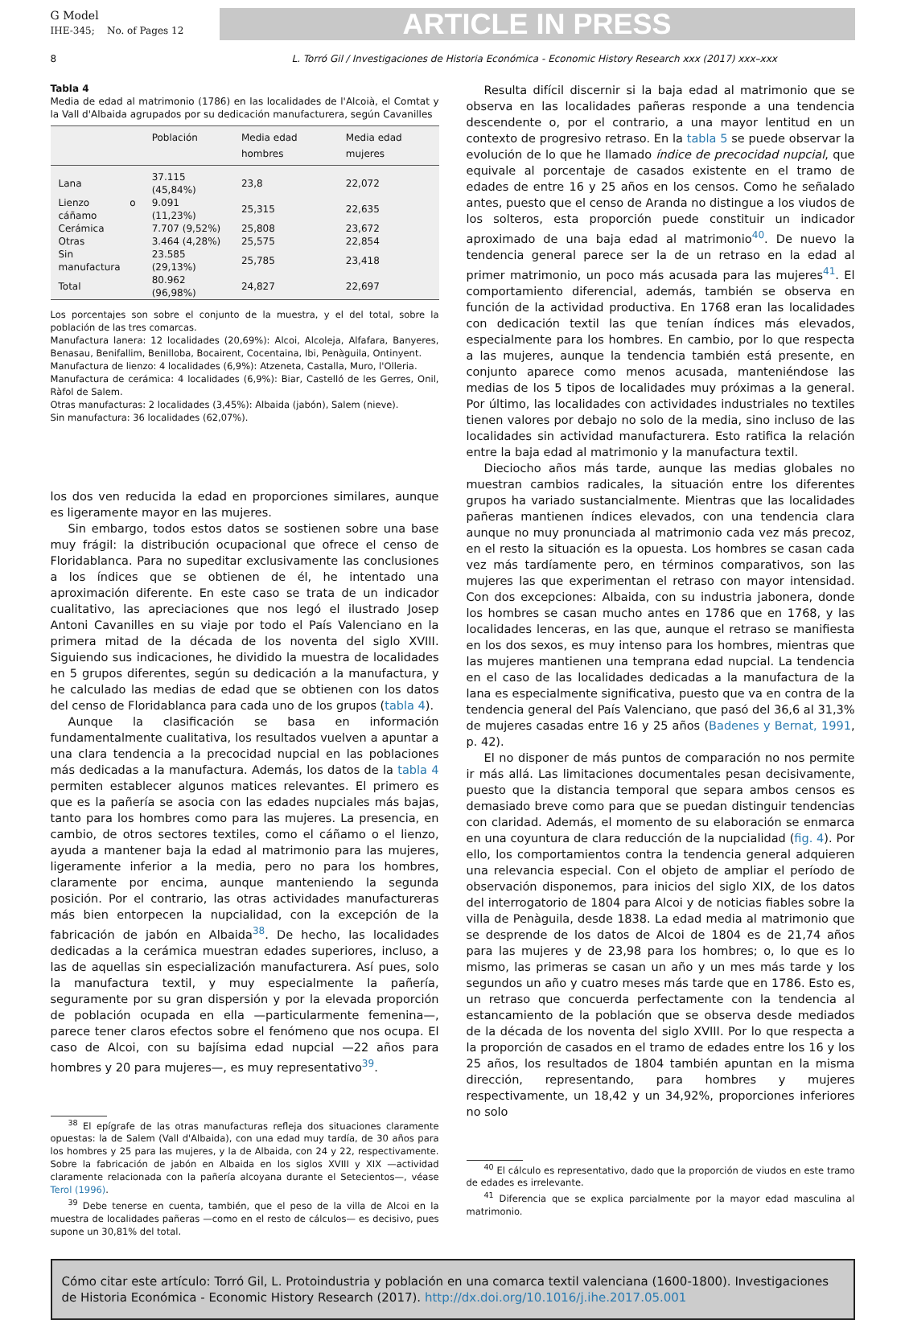G Model
IHE-345; No. of Pages 12
ARTICLE IN PRESS
8 L. Torró Gil / Investigaciones de Historia Económica - Economic History Research xxx (2017) xxx–xxx
Tabla 4
Media de edad al matrimonio (1786) en las localidades de l'Alcoià, el Comtat y la Vall d'Albaida agrupados por su dedicación manufacturera, según Cavanilles
| | Población | Media edad hombres | Media edad mujeres |
| --- | --- | --- | --- |
| Lana | 37.115 (45,84%) | 23,8 | 22,072 |
| Lienzo o cáñamo | 9.091 (11,23%) | 25,315 | 22,635 |
| Cerámica | 7.707 (9,52%) | 25,808 | 23,672 |
| Otras | 3.464 (4,28%) | 25,575 | 22,854 |
| Sin manufactura | 23.585 (29,13%) | 25,785 | 23,418 |
| Total | 80.962 (96,98%) | 24,827 | 22,697 |
Los porcentajes son sobre el conjunto de la muestra, y el del total, sobre la población de las tres comarcas.
Manufactura lanera: 12 localidades (20,69%): Alcoi, Alcoleja, Alfafara, Banyeres, Benasau, Benifallim, Benilloba, Bocairent, Cocentaina, Ibi, Penàguila, Ontinyent.
Manufactura de lienzo: 4 localidades (6,9%): Atzeneta, Castalla, Muro, l'Olleria.
Manufactura de cerámica: 4 localidades (6,9%): Biar, Castelló de les Gerres, Onil, Ràfol de Salem.
Otras manufacturas: 2 localidades (3,45%): Albaida (jabón), Salem (nieve).
Sin manufactura: 36 localidades (62,07%).
los dos ven reducida la edad en proporciones similares, aunque es ligeramente mayor en las mujeres.
Sin embargo, todos estos datos se sostienen sobre una base muy frágil: la distribución ocupacional que ofrece el censo de Floridablanca. Para no supeditar exclusivamente las conclusiones a los índices que se obtienen de él, he intentado una aproximación diferente. En este caso se trata de un indicador cualitativo, las apreciaciones que nos legó el ilustrado Josep Antoni Cavanilles en su viaje por todo el País Valenciano en la primera mitad de la década de los noventa del siglo XVIII. Siguiendo sus indicaciones, he dividido la muestra de localidades en 5 grupos diferentes, según su dedicación a la manufactura, y he calculado las medias de edad que se obtienen con los datos del censo de Floridablanca para cada uno de los grupos (tabla 4).
Aunque la clasificación se basa en información fundamentalmente cualitativa, los resultados vuelven a apuntar a una clara tendencia a la precocidad nupcial en las poblaciones más dedicadas a la manufactura. Además, los datos de la tabla 4 permiten establecer algunos matices relevantes. El primero es que es la pañería se asocia con las edades nupciales más bajas, tanto para los hombres como para las mujeres. La presencia, en cambio, de otros sectores textiles, como el cáñamo o el lienzo, ayuda a mantener baja la edad al matrimonio para las mujeres, ligeramente inferior a la media, pero no para los hombres, claramente por encima, aunque manteniendo la segunda posición. Por el contrario, las otras actividades manufactureras más bien entorpecen la nupcialidad, con la excepción de la fabricación de jabón en Albaida<sup>38</sup>. De hecho, las localidades dedicadas a la cerámica muestran edades superiores, incluso, a las de aquellas sin especialización manufacturera. Así pues, solo la manufactura textil, y muy especialmente la pañería, seguramente por su gran dispersión y por la elevada proporción de población ocupada en ella —particularmente femenina—, parece tener claros efectos sobre el fenómeno que nos ocupa. El caso de Alcoi, con su bajísima edad nupcial —22 años para hombres y 20 para mujeres—, es muy representativo<sup>39</sup>.
<sup>38</sup> El epígrafe de las otras manufacturas refleja dos situaciones claramente opuestas: la de Salem (Vall d'Albaida), con una edad muy tardía, de 30 años para los hombres y 25 para las mujeres, y la de Albaida, con 24 y 22, respectivamente. Sobre la fabricación de jabón en Albaida en los siglos XVIII y XIX —actividad claramente relacionada con la pañería alcoyana durante el Setecientos—, véase Terol (1996).
<sup>39</sup> Debe tenerse en cuenta, también, que el peso de la villa de Alcoi en la muestra de localidades pañeras —como en el resto de cálculos— es decisivo, pues supone un 30,81% del total.
Resulta difícil discernir si la baja edad al matrimonio que se observa en las localidades pañeras responde a una tendencia descendente o, por el contrario, a una mayor lentitud en un contexto de progresivo retraso. En la tabla 5 se puede observar la evolución de lo que he llamado índice de precocidad nupcial, que equivale al porcentaje de casados existente en el tramo de edades de entre 16 y 25 años en los censos. Como he señalado antes, puesto que el censo de Aranda no distingue a los viudos de los solteros, esta proporción puede constituir un indicador aproximado de una baja edad al matrimonio<sup>40</sup>. De nuevo la tendencia general parece ser la de un retraso en la edad al primer matrimonio, un poco más acusada para las mujeres<sup>41</sup>. El comportamiento diferencial, además, también se observa en función de la actividad productiva. En 1768 eran las localidades con dedicación textil las que tenían índices más elevados, especialmente para los hombres. En cambio, por lo que respecta a las mujeres, aunque la tendencia también está presente, en conjunto aparece como menos acusada, manteniéndose las medias de los 5 tipos de localidades muy próximas a la general. Por último, las localidades con actividades industriales no textiles tienen valores por debajo no solo de la media, sino incluso de las localidades sin actividad manufacturera. Esto ratifica la relación entre la baja edad al matrimonio y la manufactura textil.
Dieciocho años más tarde, aunque las medias globales no muestran cambios radicales, la situación entre los diferentes grupos ha variado sustancialmente. Mientras que las localidades pañeras mantienen índices elevados, con una tendencia clara aunque no muy pronunciada al matrimonio cada vez más precoz, en el resto la situación es la opuesta. Los hombres se casan cada vez más tardíamente pero, en términos comparativos, son las mujeres las que experimentan el retraso con mayor intensidad. Con dos excepciones: Albaida, con su industria jabonera, donde los hombres se casan mucho antes en 1786 que en 1768, y las localidades lenceras, en las que, aunque el retraso se manifiesta en los dos sexos, es muy intenso para los hombres, mientras que las mujeres mantienen una temprana edad nupcial. La tendencia en el caso de las localidades dedicadas a la manufactura de la lana es especialmente significativa, puesto que va en contra de la tendencia general del País Valenciano, que pasó del 36,6 al 31,3% de mujeres casadas entre 16 y 25 años (Badenes y Bernat, 1991, p. 42).
El no disponer de más puntos de comparación no nos permite ir más allá. Las limitaciones documentales pesan decisivamente, puesto que la distancia temporal que separa ambos censos es demasiado breve como para que se puedan distinguir tendencias con claridad. Además, el momento de su elaboración se enmarca en una coyuntura de clara reducción de la nupcialidad (fig. 4). Por ello, los comportamientos contra la tendencia general adquieren una relevancia especial. Con el objeto de ampliar el período de observación disponemos, para inicios del siglo XIX, de los datos del interrogatorio de 1804 para Alcoi y de noticias fiables sobre la villa de Penàguila, desde 1838. La edad media al matrimonio que se desprende de los datos de Alcoi de 1804 es de 21,74 años para las mujeres y de 23,98 para los hombres; o, lo que es lo mismo, las primeras se casan un año y un mes más tarde y los segundos un año y cuatro meses más tarde que en 1786. Esto es, un retraso que concuerda perfectamente con la tendencia al estancamiento de la población que se observa desde mediados de la década de los noventa del siglo XVIII. Por lo que respecta a la proporción de casados en el tramo de edades entre los 16 y los 25 años, los resultados de 1804 también apuntan en la misma dirección, representando, para hombres y mujeres respectivamente, un 18,42 y un 34,92%, proporciones inferiores no solo
<sup>40</sup> El cálculo es representativo, dado que la proporción de viudos en este tramo de edades es irrelevante.
<sup>41</sup> Diferencia que se explica parcialmente por la mayor edad masculina al matrimonio.
Cómo citar este artículo: Torró Gil, L. Protoindustria y población en una comarca textil valenciana (1600-1800). Investigaciones de Historia Económica - Economic History Research (2017). http://dx.doi.org/10.1016/j.ihe.2017.05.001